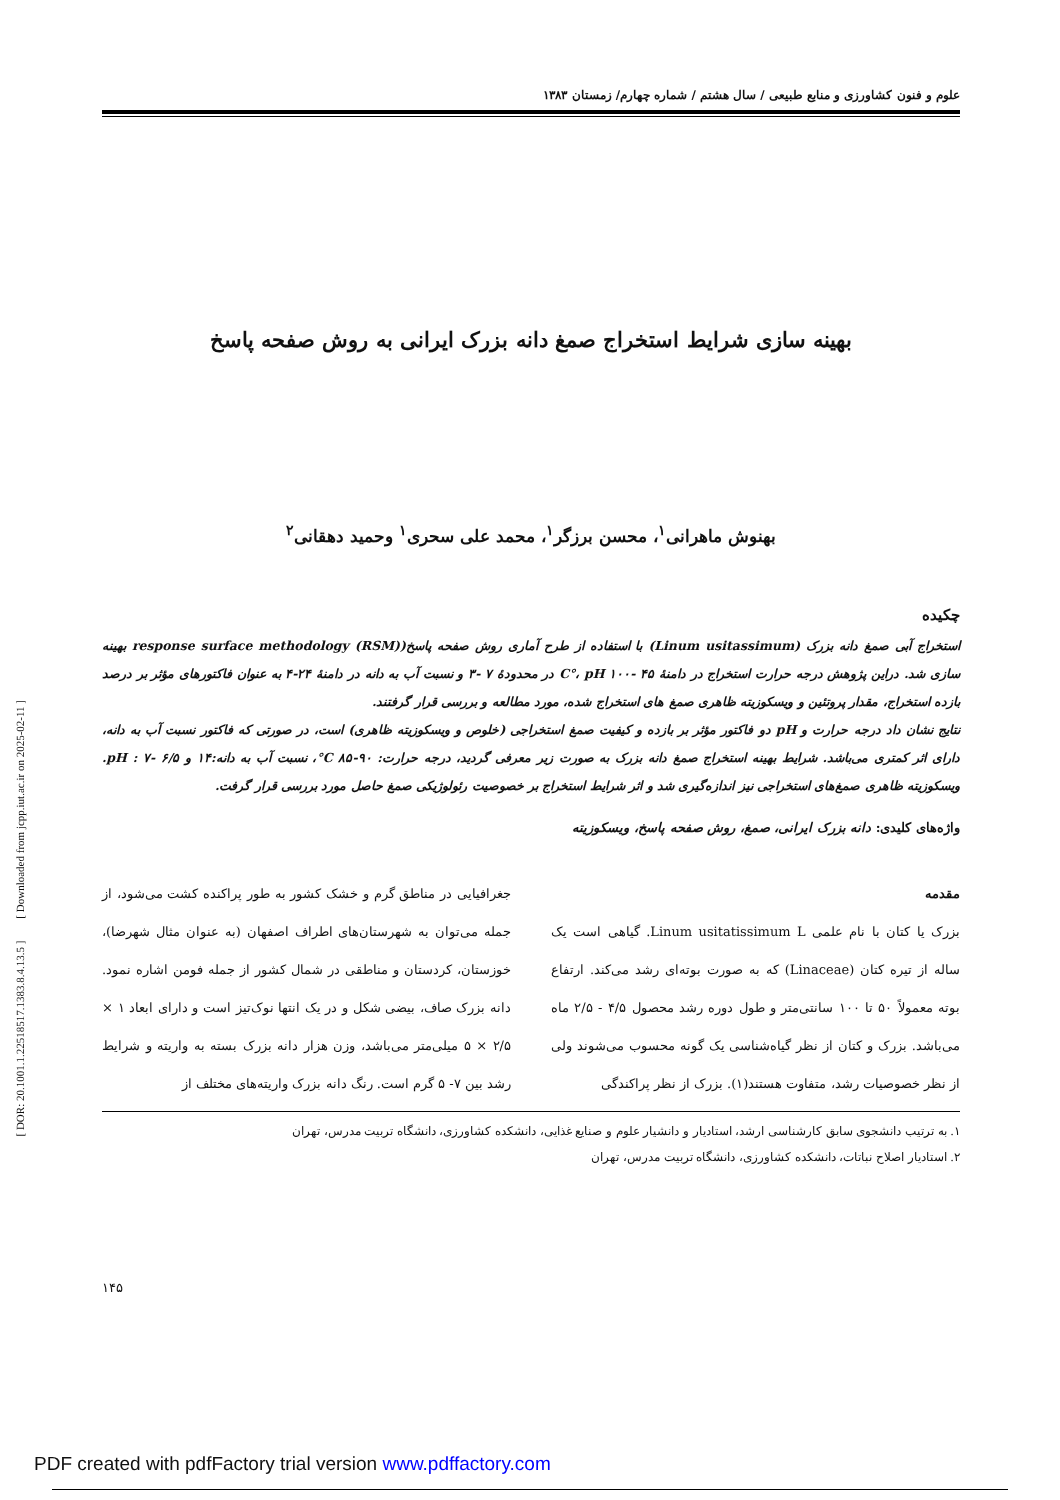علوم و فنون کشاورزی و منابع طبیعی / سال هشتم / شماره چهارم/ زمستان ۱۳۸۳
بهینه سازی شرایط استخراج صمغ دانه بزرک ایرانی به روش صفحه پاسخ
بهنوش ماهرانی<sup>۱</sup>، محسن برزگر<sup>۱</sup>، محمد علی سحری<sup>۱</sup> وحمید دهقانی<sup>۲</sup>
چکیده
استخراج آبی صمغ دانه بزرک (Linum usitassimum) با استفاده از طرح آماری روش صفحه پاسخ(response surface methodology (RSM) بهینه سازی شد. دراین پژوهش درجه حرارت استخراج در دامنهٔ ۴۵ -۱۰۰ C°، pH در محدودهٔ ۷ -۳ و نسبت آب به دانه در دامنهٔ ۲۴-۴ به عنوان فاکتورهای مؤثر بر درصد بازده استخراج، مقدار پروتئین و ویسکوزیته ظاهری صمغ های استخراج شده، مورد مطالعه و بررسی قرار گرفتند.
نتایج نشان داد درجه حرارت و pH دو فاکتور مؤثر بر بازده و کیفیت صمغ استخراجی (خلوص و ویسکوزیته ظاهری) است، در صورتی که فاکتور نسبت آب به دانه، دارای اثر کمتری می‌باشد. شرایط بهینه استخراج صمغ دانه بزرک به صورت زیر معرفی گردید، درجه حرارت: ۹۰-۸۵ C°، نسبت آب به دانه:۱۴ و pH : ۷- ۶/۵. ویسکوزیته ظاهری صمغ‌های استخراجی نیز اندازه‌گیری شد و اثر شرایط استخراج بر خصوصیت رئولوژیکی صمغ حاصل مورد بررسی قرار گرفت.
واژه‌های کلیدی: دانه بزرک ایرانی، صمغ، روش صفحه پاسخ، ویسکوزیته
مقدمه
بزرک یا کتان با نام علمی Linum usitatissimum L. گیاهی است یک ساله از تیره کتان (Linaceae) که به صورت بوته‌ای رشد می‌کند. ارتفاع بوته معمولاً ۵۰ تا ۱۰۰ سانتی‌متر و طول دوره رشد محصول ۴/۵ - ۲/۵ ماه می‌باشد. بزرک و کتان از نظر گیاه‌شناسی یک گونه محسوب می‌شوند ولی از نظر خصوصیات رشد، متفاوت هستند(۱). بزرک از نظر پراکندگی
جغرافیایی در مناطق گرم و خشک کشور به طور پراکنده کشت می‌شود، از جمله می‌توان به شهرستان‌های اطراف اصفهان (به عنوان مثال شهرضا)، خوزستان، کردستان و مناطقی در شمال کشور از جمله فومن اشاره نمود. دانه بزرک صاف، بیضی شکل و در یک انتها نوک‌تیز است و دارای ابعاد ۱ × ۲/۵ × ۵ میلی‌متر می‌باشد، وزن هزار دانه بزرک بسته به واریته و شرایط رشد بین ۷- ۵ گرم است. رنگ دانه بزرک واریته‌های مختلف از
۱. به ترتیب دانشجوی سابق کارشناسی ارشد، استادیار و دانشیار علوم و صنایع غذایی، دانشکده کشاورزی، دانشگاه تربیت مدرس، تهران
۲. استادیار اصلاح نباتات، دانشکده کشاورزی، دانشگاه تربیت مدرس، تهران
۱۴۵
[ DOR: 20.1001.1.22518517.1383.8.4.13.5 ] [ Downloaded from jcpp.iut.ac.ir on 2025-02-11 ]
PDF created with pdfFactory trial version www.pdffactory.com